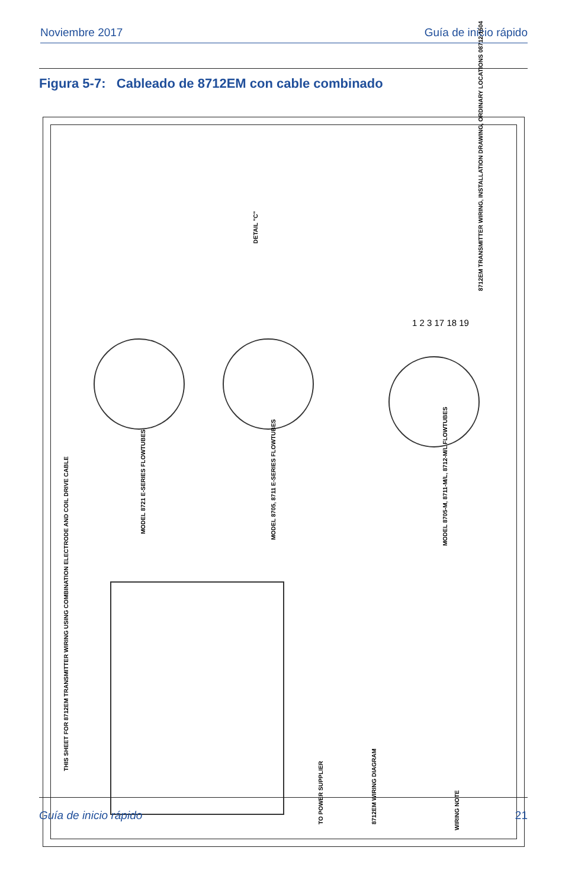Noviembre 2017 Guía de inicio rápido
Figura 5-7: Cableado de 8712EM con cable combinado
THIS SHEET FOR 8712EM TRANSMITTER WIRING USING COMBINATION ELECTRODE AND COIL DRIVE CABLE
MODEL 8721 E-SERIES FLOWTUBES
MODEL 8705, 8711 E-SERIES FLOWTUBES
MODEL 8705-M, 8711-M/L, 8712-M/L FLOWTUBES
DETAIL "C"
TO POWER SUPPLIER 8712EM WIRING DIAGRAM
WIRING NOTE
8712EM TRANSMITTER WIRING, INSTALLATION DRAWING, ORDINARY LOCATIONS 08712-1504
1 2 3 17 18 19
Guía de inicio rápido 21